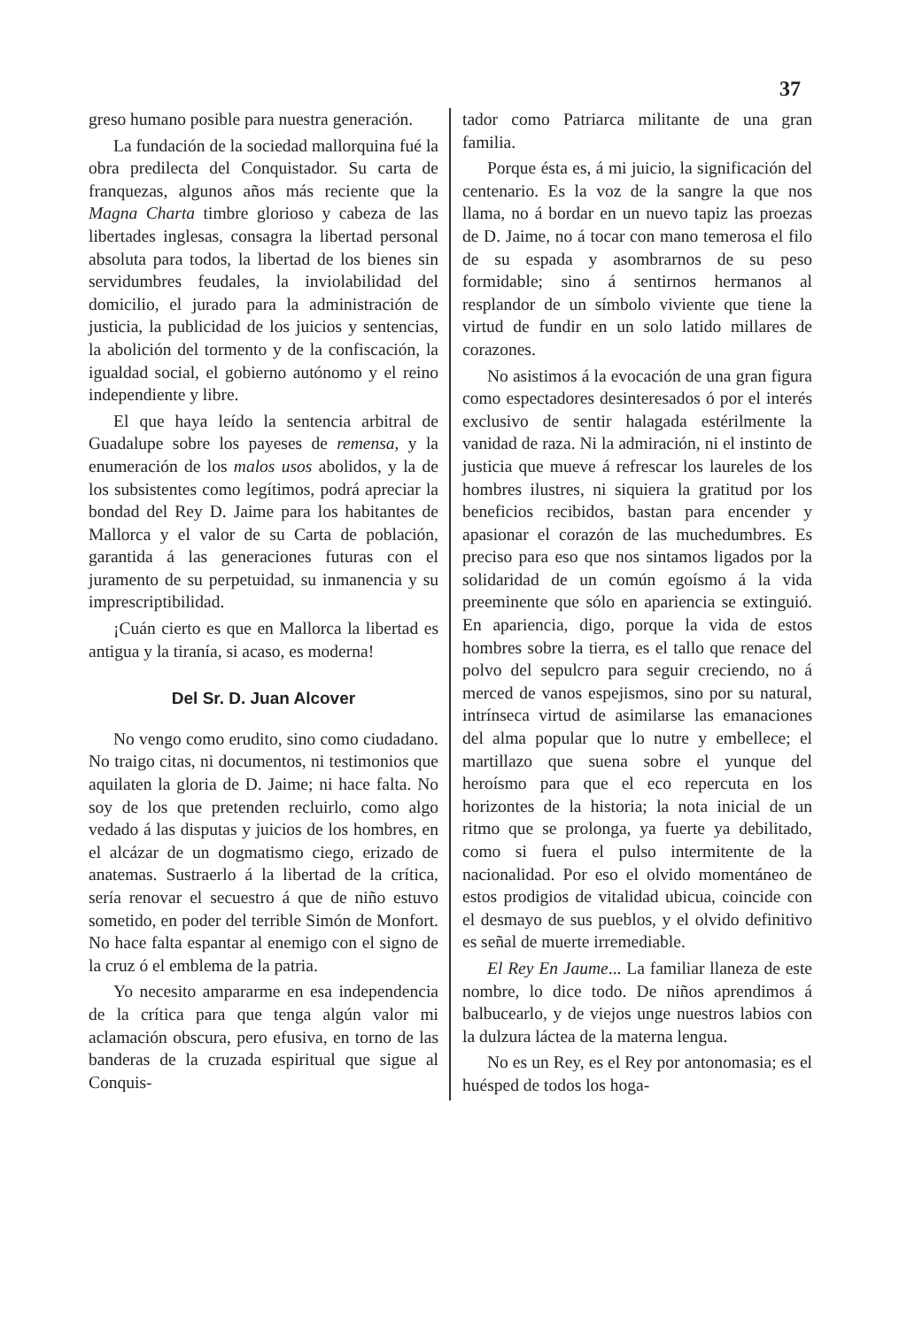37
greso humano posible para nuestra generación.
La fundación de la sociedad mallorquina fué la obra predilecta del Conquistador. Su carta de franquezas, algunos años más reciente que la Magna Charta timbre glorioso y cabeza de las libertades inglesas, consagra la libertad personal absoluta para todos, la libertad de los bienes sin servidumbres feudales, la inviolabilidad del domicilio, el jurado para la administración de justicia, la publicidad de los juicios y sentencias, la abolición del tormento y de la confiscación, la igualdad social, el gobierno autónomo y el reino independiente y libre.
El que haya leído la sentencia arbitral de Guadalupe sobre los payeses de remensa, y la enumeración de los malos usos abolidos, y la de los subsistentes como legítimos, podrá apreciar la bondad del Rey D. Jaime para los habitantes de Mallorca y el valor de su Carta de población, garantida á las generaciones futuras con el juramento de su perpetuidad, su inmanencia y su imprescriptibilidad.
¡Cuán cierto es que en Mallorca la libertad es antigua y la tiranía, si acaso, es moderna!
Del Sr. D. Juan Alcover
No vengo como erudito, sino como ciudadano. No traigo citas, ni documentos, ni testimonios que aquilaten la gloria de D. Jaime; ni hace falta. No soy de los que pretenden recluirlo, como algo vedado á las disputas y juicios de los hombres, en el alcázar de un dogmatismo ciego, erizado de anatemas. Sustraerlo á la libertad de la crítica, sería renovar el secuestro á que de niño estuvo sometido, en poder del terrible Simón de Monfort. No hace falta espantar al enemigo con el signo de la cruz ó el emblema de la patria.
Yo necesito ampararme en esa independencia de la crítica para que tenga algún valor mi aclamación obscura, pero efusiva, en torno de las banderas de la cruzada espiritual que sigue al Conquis-
tador como Patriarca militante de una gran familia.
Porque ésta es, á mi juicio, la significación del centenario. Es la voz de la sangre la que nos llama, no á bordar en un nuevo tapiz las proezas de D. Jaime, no á tocar con mano temerosa el filo de su espada y asombrarnos de su peso formidable; sino á sentirnos hermanos al resplandor de un símbolo viviente que tiene la virtud de fundir en un solo latido millares de corazones.
No asistimos á la evocación de una gran figura como espectadores desinteresados ó por el interés exclusivo de sentir halagada estérilmente la vanidad de raza. Ni la admiración, ni el instinto de justicia que mueve á refrescar los laureles de los hombres ilustres, ni siquiera la gratitud por los beneficios recibidos, bastan para encender y apasionar el corazón de las muchedumbres. Es preciso para eso que nos sintamos ligados por la solidaridad de un común egoísmo á la vida preeminente que sólo en apariencia se extinguió. En apariencia, digo, porque la vida de estos hombres sobre la tierra, es el tallo que renace del polvo del sepulcro para seguir creciendo, no á merced de vanos espejismos, sino por su natural, intrínseca virtud de asimilarse las emanaciones del alma popular que lo nutre y embellece; el martillazo que suena sobre el yunque del heroísmo para que el eco repercuta en los horizontes de la historia; la nota inicial de un ritmo que se prolonga, ya fuerte ya debilitado, como si fuera el pulso intermitente de la nacionalidad. Por eso el olvido momentáneo de estos prodigios de vitalidad ubicua, coincide con el desmayo de sus pueblos, y el olvido definitivo es señal de muerte irremediable.
El Rey En Jaume... La familiar llaneza de este nombre, lo dice todo. De niños aprendimos á balbucearlo, y de viejos unge nuestros labios con la dulzura láctea de la materna lengua.
No es un Rey, es el Rey por antonomasia; es el huésped de todos los hoga-